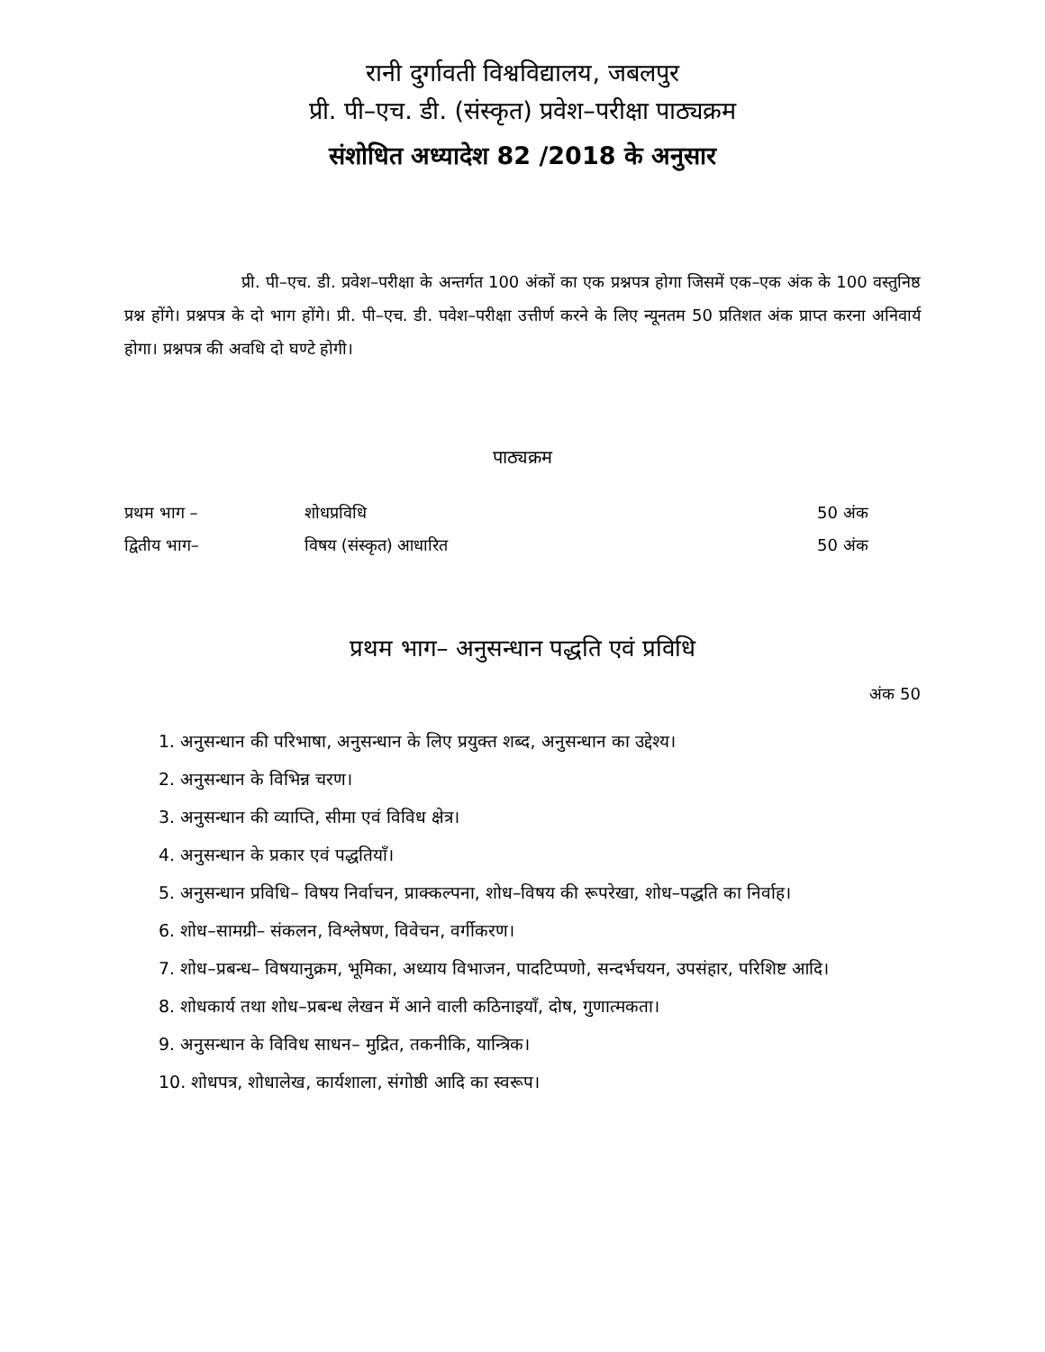रानी दुर्गावती विश्वविद्यालय, जबलपुर
प्री. पी–एच. डी. (संस्कृत) प्रवेश–परीक्षा पाठ्यक्रम
संशोधित अध्यादेश 82 /2018 के अनुसार
प्री. पी–एच. डी. प्रवेश–परीक्षा के अन्तर्गत 100 अंकों का एक प्रश्नपत्र होगा जिसमें एक–एक अंक के 100 वस्तुनिष्ठ प्रश्न होंगे। प्रश्नपत्र के दो भाग होंगे। प्री. पी–एच. डी. पवेश–परीक्षा उत्तीर्ण करने के लिए न्यूनतम 50 प्रतिशत अंक प्राप्त करना अनिवार्य होगा। प्रश्नपत्र की अवधि दो घण्टे होगी।
पाठ्यक्रम
| प्रथम भाग – | शोधप्रविधि | 50 अंक |
| द्वितीय भाग– | विषय (संस्कृत) आधारित | 50 अंक |
प्रथम भाग– अनुसन्धान पद्धति एवं प्रविधि
अंक 50
1. अनुसन्धान की परिभाषा, अनुसन्धान के लिए प्रयुक्त शब्द, अनुसन्धान का उद्देश्य।
2. अनुसन्धान के विभिन्न चरण।
3. अनुसन्धान की व्याप्ति, सीमा एवं विविध क्षेत्र।
4. अनुसन्धान के प्रकार एवं पद्धतियाँ।
5. अनुसन्धान प्रविधि– विषय निर्वाचन, प्राक्कल्पना, शोध–विषय की रूपरेखा, शोध–पद्धति का निर्वाह।
6. शोध–सामग्री– संकलन, विश्लेषण, विवेचन, वर्गीकरण।
7. शोध–प्रबन्ध– विषयानुक्रम, भूमिका, अध्याय विभाजन, पादटिप्पणो, सन्दर्भचयन, उपसंहार, परिशिष्ट आदि।
8. शोधकार्य तथा शोध–प्रबन्ध लेखन में आने वाली कठिनाइयाँ, दोष, गुणात्मकता।
9. अनुसन्धान के विविध साधन– मुद्रित, तकनीकि, यान्त्रिक।
10. शोधपत्र, शोधालेख, कार्यशाला, संगोष्ठी आदि का स्वरूप।